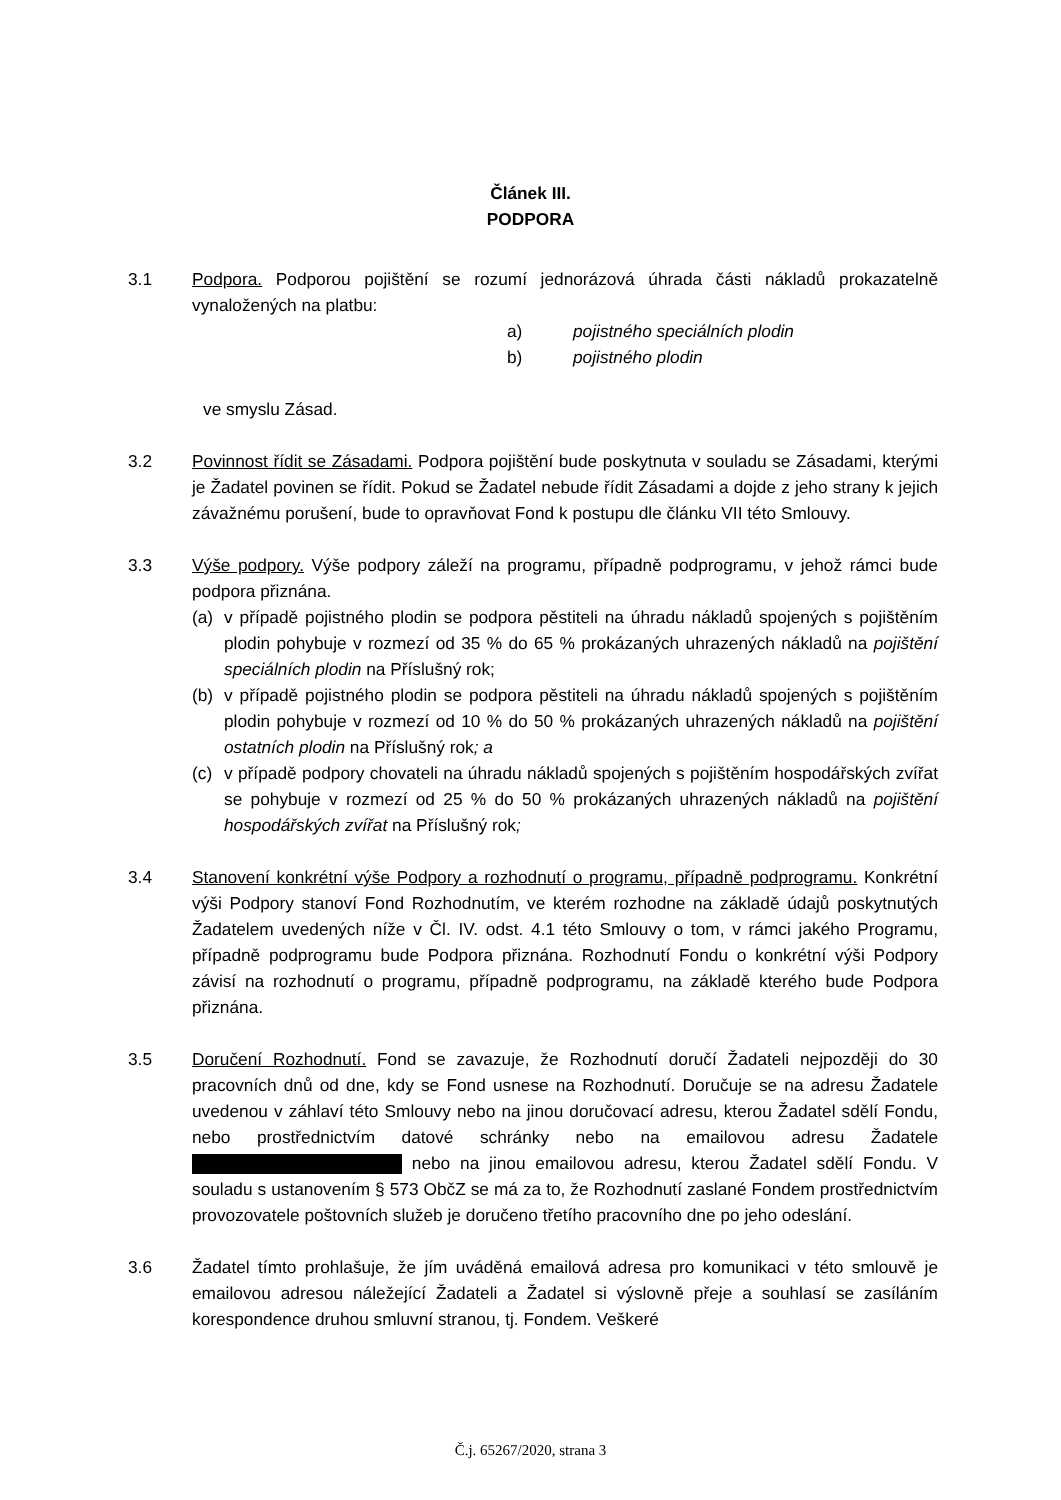Článek III.
PODPORA
3.1 Podpora. Podporou pojištění se rozumí jednorázová úhrada části nákladů prokazatelně vynaložených na platbu:
a) pojistného speciálních plodin
b) pojistného plodin
ve smyslu Zásad.
3.2 Povinnost řídit se Zásadami. Podpora pojištění bude poskytnuta v souladu se Zásadami, kterými je Žadatel povinen se řídit. Pokud se Žadatel nebude řídit Zásadami a dojde z jeho strany k jejich závažnému porušení, bude to opravňovat Fond k postupu dle článku VII této Smlouvy.
3.3 Výše podpory. Výše podpory záleží na programu, případně podprogramu, v jehož rámci bude podpora přiznána.
(a) v případě pojistného plodin se podpora pěstiteli na úhradu nákladů spojených s pojištěním plodin pohybuje v rozmezí od 35 % do 65 % prokázaných uhrazených nákladů na pojištění speciálních plodin na Příslušný rok;
(b) v případě pojistného plodin se podpora pěstiteli na úhradu nákladů spojených s pojištěním plodin pohybuje v rozmezí od 10 % do 50 % prokázaných uhrazených nákladů na pojištění ostatních plodin na Příslušný rok; a
(c) v případě podpory chovateli na úhradu nákladů spojených s pojištěním hospodářských zvířat se pohybuje v rozmezí od 25 % do 50 % prokázaných uhrazených nákladů na pojištění hospodářských zvířat na Příslušný rok;
3.4 Stanovení konkrétní výše Podpory a rozhodnutí o programu, případně podprogramu. Konkrétní výši Podpory stanoví Fond Rozhodnutím, ve kterém rozhodne na základě údajů poskytnutých Žadatelem uvedených níže v Čl. IV. odst. 4.1 této Smlouvy o tom, v rámci jakého Programu, případně podprogramu bude Podpora přiznána. Rozhodnutí Fondu o konkrétní výši Podpory závisí na rozhodnutí o programu, případně podprogramu, na základě kterého bude Podpora přiznána.
3.5 Doručení Rozhodnutí. Fond se zavazuje, že Rozhodnutí doručí Žadateli nejpozději do 30 pracovních dnů od dne, kdy se Fond usnese na Rozhodnutí. Doručuje se na adresu Žadatele uvedenou v záhlaví této Smlouvy nebo na jinou doručovací adresu, kterou Žadatel sdělí Fondu, nebo prostřednictvím datové schránky nebo na emailovou adresu Žadatele nebo na jinou emailovou adresu, kterou Žadatel sdělí Fondu. V souladu s ustanovením § 573 ObčZ se má za to, že Rozhodnutí zaslané Fondem prostřednictvím provozovatele poštovních služeb je doručeno třetího pracovního dne po jeho odeslání.
3.6 Žadatel tímto prohlašuje, že jím uváděná emailová adresa pro komunikaci v této smlouvě je emailovou adresou náležející Žadateli a Žadatel si výslovně přeje a souhlasí se zasíláním korespondence druhou smluvní stranou, tj. Fondem. Veškeré
Č.j. 65267/2020, strana 3